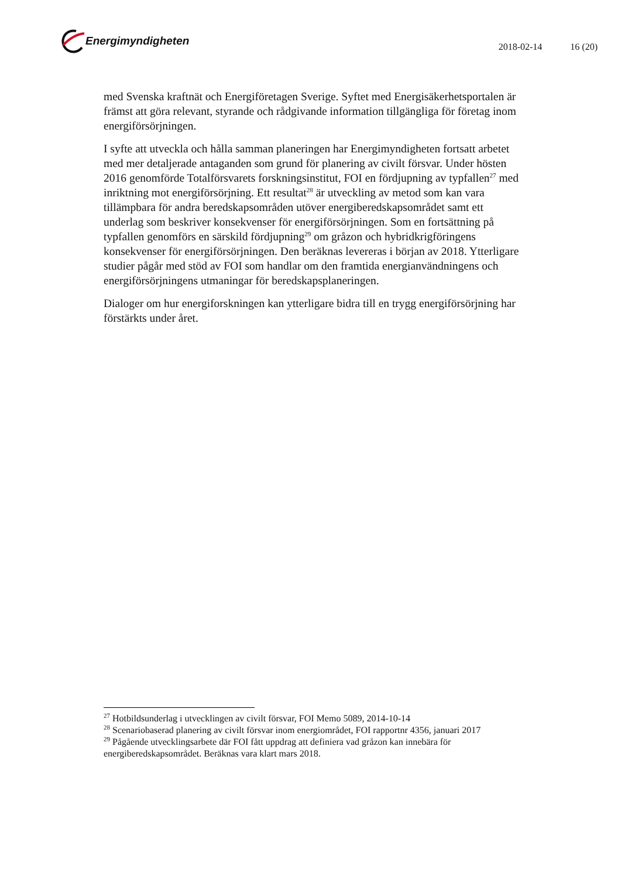Energimyndigheten
2018-02-14 16 (20)
med Svenska kraftnät och Energiföretagen Sverige. Syftet med Energisäkerhetsportalen är främst att göra relevant, styrande och rådgivande information tillgängliga för företag inom energiförsörjningen.
I syfte att utveckla och hålla samman planeringen har Energimyndigheten fortsatt arbetet med mer detaljerade antaganden som grund för planering av civilt försvar. Under hösten 2016 genomförde Totalförsvarets forskningsinstitut, FOI en fördjupning av typfallen<sup>27</sup> med inriktning mot energiförsörjning. Ett resultat<sup>28</sup> är utveckling av metod som kan vara tillämpbara för andra beredskapsområden utöver energiberedskapsområdet samt ett underlag som beskriver konsekvenser för energiförsörjningen. Som en fortsättning på typfallen genomförs en särskild fördjupning<sup>29</sup> om gråzon och hybridkrigföringens konsekvenser för energiförsörjningen. Den beräknas levereras i början av 2018. Ytterligare studier pågår med stöd av FOI som handlar om den framtida energianvändningens och energiförsörjningens utmaningar för beredskapsplaneringen.
Dialoger om hur energiforskningen kan ytterligare bidra till en trygg energiförsörjning har förstärkts under året.
<sup>27</sup> Hotbildsunderlag i utvecklingen av civilt försvar, FOI Memo 5089, 2014-10-14
<sup>28</sup> Scenariobaserad planering av civilt försvar inom energiområdet, FOI rapportnr 4356, januari 2017
<sup>29</sup> Pågående utvecklingsarbete där FOI fått uppdrag att definiera vad gråzon kan innebära för energiberedskapsområdet. Beräknas vara klart mars 2018.